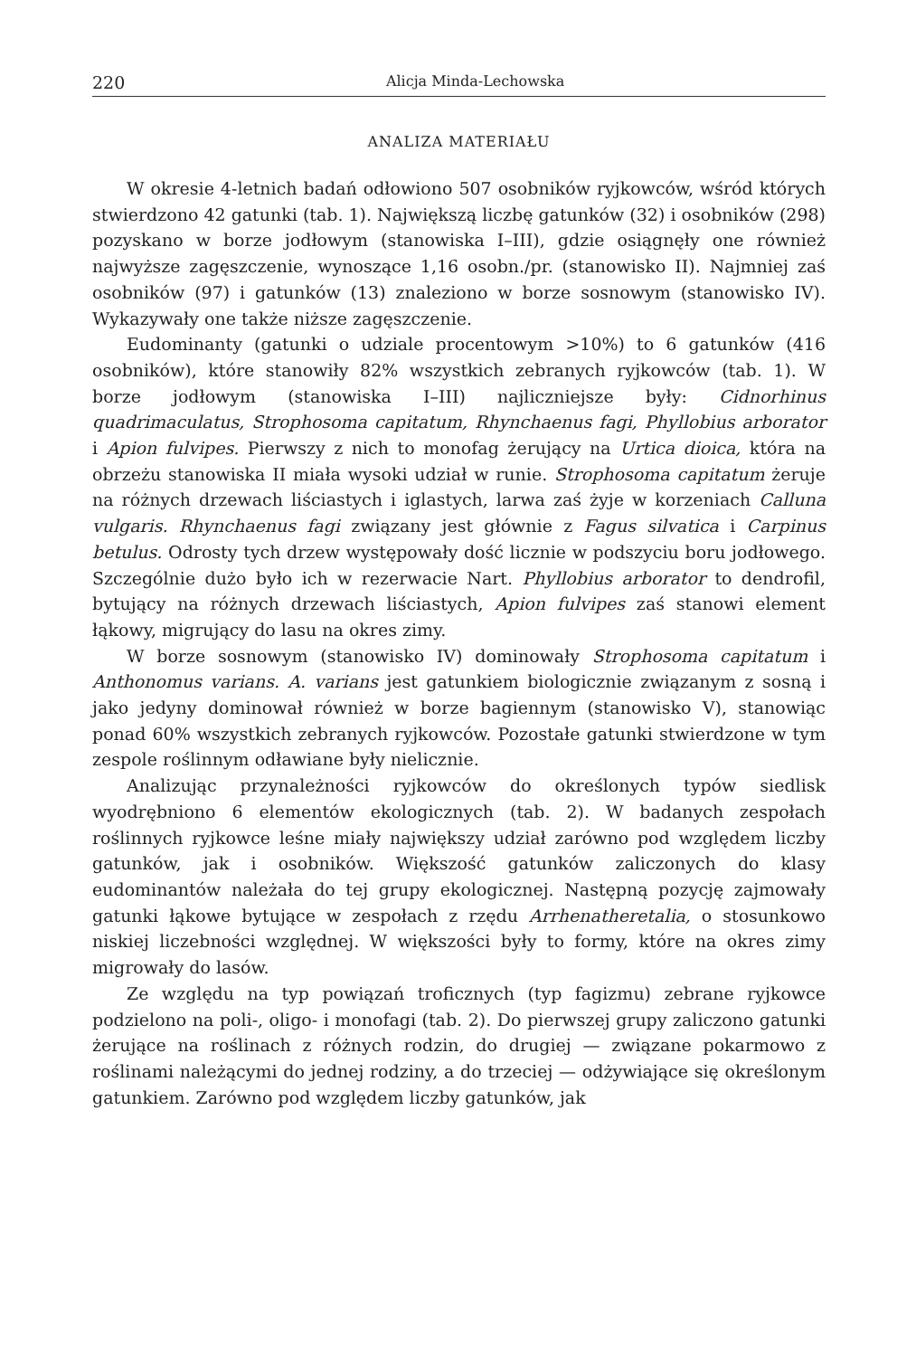220 Alicja Minda-Lechowska
ANALIZA MATERIAŁU
W okresie 4-letnich badań odłowiono 507 osobników ryjkowców, wśród których stwierdzono 42 gatunki (tab. 1). Największą liczbę gatunków (32) i osobników (298) pozyskano w borze jodłowym (stanowiska I–III), gdzie osiągnęły one również najwyższe zagęszczenie, wynoszące 1,16 osobn./pr. (stanowisko II). Najmniej zaś osobników (97) i gatunków (13) znaleziono w borze sosnowym (stanowisko IV). Wykazywały one także niższe zagęszczenie.
Eudominanty (gatunki o udziale procentowym >10%) to 6 gatunków (416 osobników), które stanowiły 82% wszystkich zebranych ryjkowców (tab. 1). W borze jodłowym (stanowiska I–III) najliczniejsze były: Cidnorhinus quadrimaculatus, Strophosoma capitatum, Rhynchaenus fagi, Phyllobius arborator i Apion fulvipes. Pierwszy z nich to monofag żerujący na Urtica dioica, która na obrzeżu stanowiska II miała wysoki udział w runie. Strophosoma capitatum żeruje na różnych drzewach liściastych i iglastych, larwa zaś żyje w korzeniach Calluna vulgaris. Rhynchaenus fagi związany jest głównie z Fagus silvatica i Carpinus betulus. Odrosty tych drzew występowały dość licznie w podszyciu boru jodłowego. Szczególnie dużo było ich w rezerwacie Nart. Phyllobius arborator to dendrofil, bytujący na różnych drzewach liściastych, Apion fulvipes zaś stanowi element łąkowy, migrujący do lasu na okres zimy.
W borze sosnowym (stanowisko IV) dominowały Strophosoma capitatum i Anthonomus varians. A. varians jest gatunkiem biologicznie związanym z sosną i jako jedyny dominował również w borze bagiennym (stanowisko V), stanowiąc ponad 60% wszystkich zebranych ryjkowców. Pozostałe gatunki stwierdzone w tym zespole roślinnym odławiane były nielicznie.
Analizując przynależności ryjkowców do określonych typów siedlisk wyodrębniono 6 elementów ekologicznych (tab. 2). W badanych zespołach roślinnych ryjkowce leśne miały największy udział zarówno pod względem liczby gatunków, jak i osobników. Większość gatunków zaliczonych do klasy eudominantów należała do tej grupy ekologicznej. Następną pozycję zajmowały gatunki łąkowe bytujące w zespołach z rzędu Arrhenatheretalia, o stosunkowo niskiej liczebności względnej. W większości były to formy, które na okres zimy migrowały do lasów.
Ze względu na typ powiązań troficznych (typ fagizmu) zebrane ryjkowce podzielono na poli-, oligo- i monofagi (tab. 2). Do pierwszej grupy zaliczono gatunki żerujące na roślinach z różnych rodzin, do drugiej — związane pokarmowo z roślinami należącymi do jednej rodziny, a do trzeciej — odżywiające się określonym gatunkiem. Zarówno pod względem liczby gatunków, jak